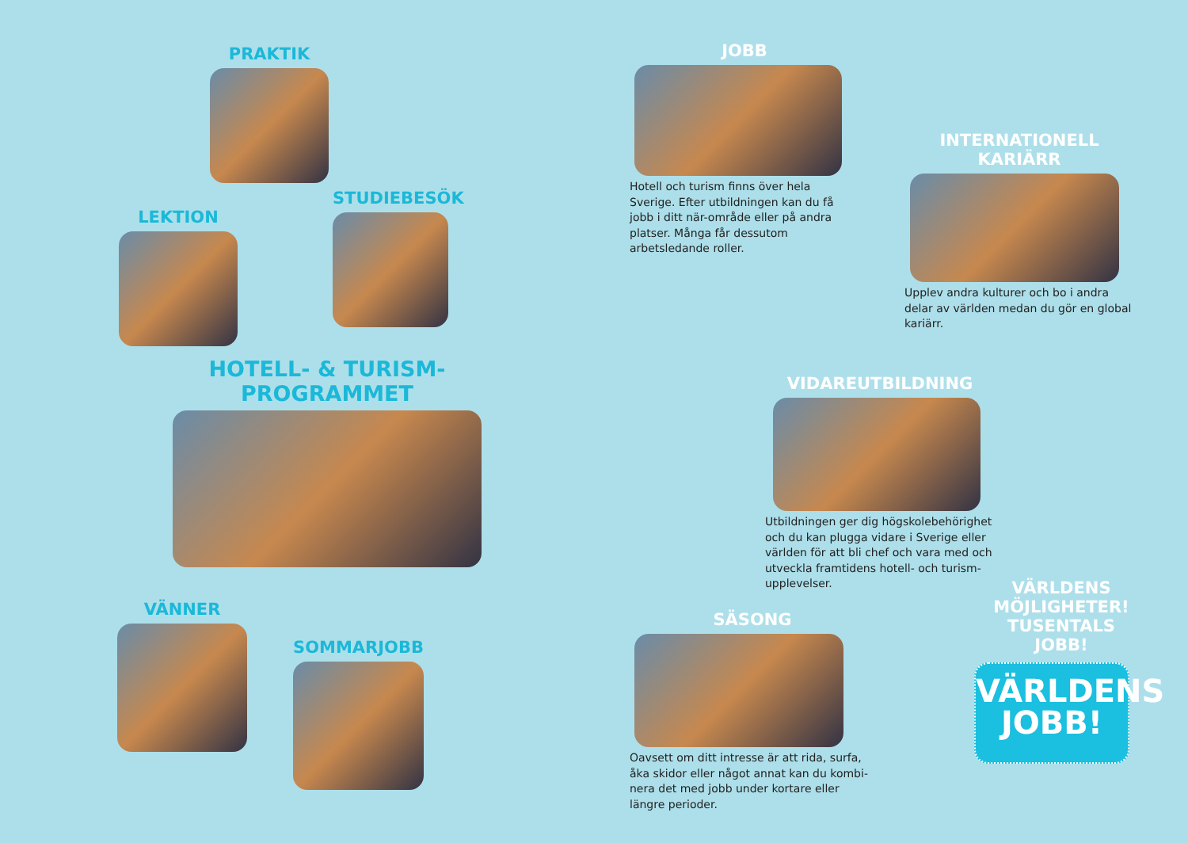PRAKTIK
LEKTION
STUDIEBESÖK
HOTELL- & TURISM-
PROGRAMMET
VÄNNER
SOMMARJOBB
JOBB
Hotell och turism finns över hela Sverige. Efter utbildningen kan du få jobb i ditt när-område eller på andra platser. Många får dessutom arbetsledande roller.
INTERNATIONELL
KARIÄRR
Upplev andra kulturer och bo i andra delar av världen medan du gör en global kariärr.
VIDAREUTBILDNING
Utbildningen ger dig högskolebehörighet och du kan plugga vidare i Sverige eller världen för att bli chef och vara med och utveckla framtidens hotell- och turism-upplevelser.
SÄSONG
Oavsett om ditt intresse är att rida, surfa, åka skidor eller något annat kan du kombi-nera det med jobb under kortare eller längre perioder.
VÄRLDENS
MÖJLIGHETER!
TUSENTALS
JOBB!
VÄRLDENS
JOBB!